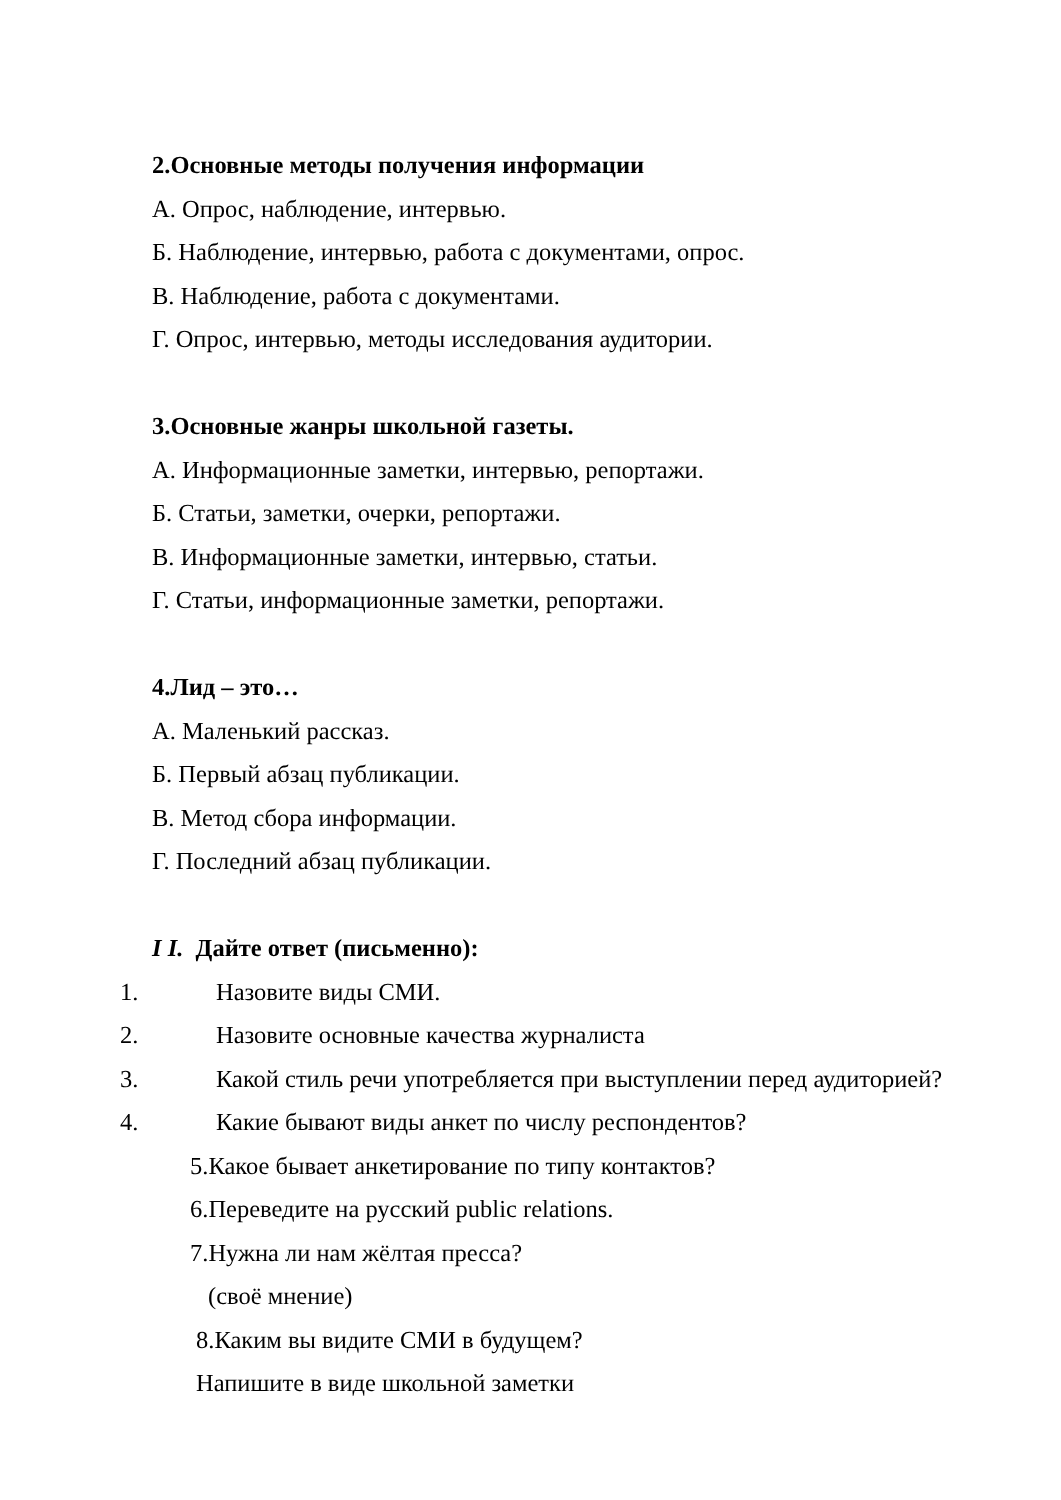2.Основные методы получения информации
А. Опрос, наблюдение, интервью.
Б. Наблюдение, интервью, работа с документами, опрос.
В. Наблюдение, работа с документами.
Г. Опрос, интервью, методы исследования аудитории.
3.Основные жанры школьной газеты.
А. Информационные заметки, интервью, репортажи.
Б. Статьи, заметки, очерки, репортажи.
В. Информационные заметки, интервью, статьи.
Г. Статьи, информационные заметки, репортажи.
4.Лид – это…
А. Маленький рассказ.
Б. Первый абзац публикации.
В. Метод сбора информации.
Г. Последний абзац публикации.
I I. Дайте ответ (письменно):
1. Назовите виды СМИ.
2. Назовите основные качества журналиста
3. Какой стиль речи употребляется при выступлении перед аудиторией?
4. Какие бывают виды анкет по числу респондентов?
5.Какое бывает анкетирование по типу контактов?
6.Переведите на русский public relations.
7.Нужна ли нам жёлтая пресса?
(своё мнение)
8.Каким вы видите СМИ в будущем?
Напишите в виде школьной заметки